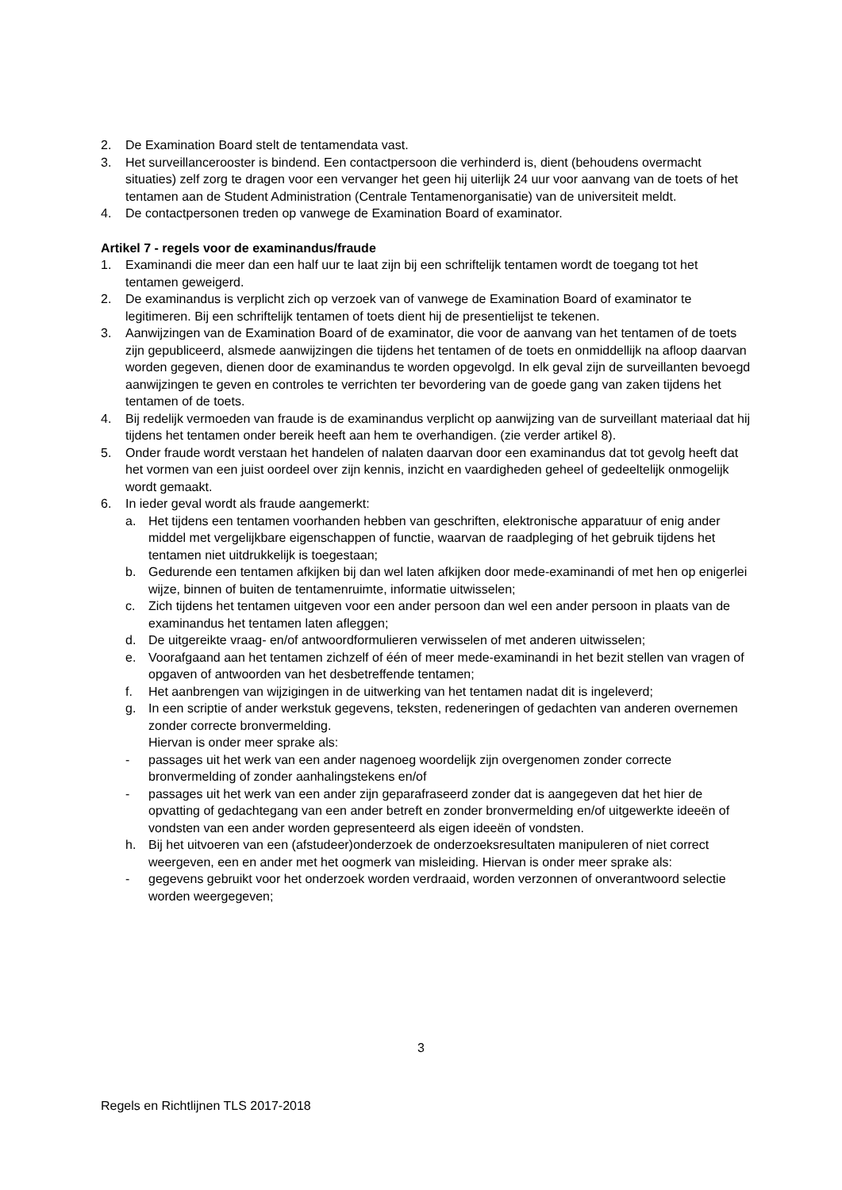2. De Examination Board stelt de tentamendata vast.
3. Het surveillancerooster is bindend. Een contactpersoon die verhinderd is, dient (behoudens overmacht situaties) zelf zorg te dragen voor een vervanger het geen hij uiterlijk 24 uur voor aanvang van de toets of het tentamen aan de Student Administration (Centrale Tentamenorganisatie) van de universiteit meldt.
4. De contactpersonen treden op vanwege de Examination Board of examinator.
Artikel 7 - regels voor de examinandus/fraude
1. Examinandi die meer dan een half uur te laat zijn bij een schriftelijk tentamen wordt de toegang tot het tentamen geweigerd.
2. De examinandus is verplicht zich op verzoek van of vanwege de Examination Board of examinator te legitimeren. Bij een schriftelijk tentamen of toets dient hij de presentielijst te tekenen.
3. Aanwijzingen van de Examination Board of de examinator, die voor de aanvang van het tentamen of de toets zijn gepubliceerd, alsmede aanwijzingen die tijdens het tentamen of de toets en onmiddellijk na afloop daarvan worden gegeven, dienen door de examinandus te worden opgevolgd. In elk geval zijn de surveillanten bevoegd aanwijzingen te geven en controles te verrichten ter bevordering van de goede gang van zaken tijdens het tentamen of de toets.
4. Bij redelijk vermoeden van fraude is de examinandus verplicht op aanwijzing van de surveillant materiaal dat hij tijdens het tentamen onder bereik heeft aan hem te overhandigen. (zie verder artikel 8).
5. Onder fraude wordt verstaan het handelen of nalaten daarvan door een examinandus dat tot gevolg heeft dat het vormen van een juist oordeel over zijn kennis, inzicht en vaardigheden geheel of gedeeltelijk onmogelijk wordt gemaakt.
6. In ieder geval wordt als fraude aangemerkt:
a. Het tijdens een tentamen voorhanden hebben van geschriften, elektronische apparatuur of enig ander middel met vergelijkbare eigenschappen of functie, waarvan de raadpleging of het gebruik tijdens het tentamen niet uitdrukkelijk is toegestaan;
b. Gedurende een tentamen afkijken bij dan wel laten afkijken door mede-examinandi of met hen op enigerlei wijze, binnen of buiten de tentamenruimte, informatie uitwisselen;
c. Zich tijdens het tentamen uitgeven voor een ander persoon dan wel een ander persoon in plaats van de examinandus het tentamen laten afleggen;
d. De uitgereikte vraag- en/of antwoordformulieren verwisselen of met anderen uitwisselen;
e. Voorafgaand aan het tentamen zichzelf of één of meer mede-examinandi in het bezit stellen van vragen of opgaven of antwoorden van het desbetreffende tentamen;
f. Het aanbrengen van wijzigingen in de uitwerking van het tentamen nadat dit is ingeleverd;
g. In een scriptie of ander werkstuk gegevens, teksten, redeneringen of gedachten van anderen overnemen zonder correcte bronvermelding.
Hiervan is onder meer sprake als:
- passages uit het werk van een ander nagenoeg woordelijk zijn overgenomen zonder correcte bronvermelding of zonder aanhalingstekens en/of
- passages uit het werk van een ander zijn geparafraseerd zonder dat is aangegeven dat het hier de opvatting of gedachtegang van een ander betreft en zonder bronvermelding en/of uitgewerkte ideeën of vondsten van een ander worden gepresenteerd als eigen ideeën of vondsten.
h. Bij het uitvoeren van een (afstudeer)onderzoek de onderzoeksresultaten manipuleren of niet correct weergeven, een en ander met het oogmerk van misleiding. Hiervan is onder meer sprake als:
- gegevens gebruikt voor het onderzoek worden verdraaid, worden verzonnen of onverantwoord selectie worden weergegeven;
3
Regels en Richtlijnen TLS 2017-2018